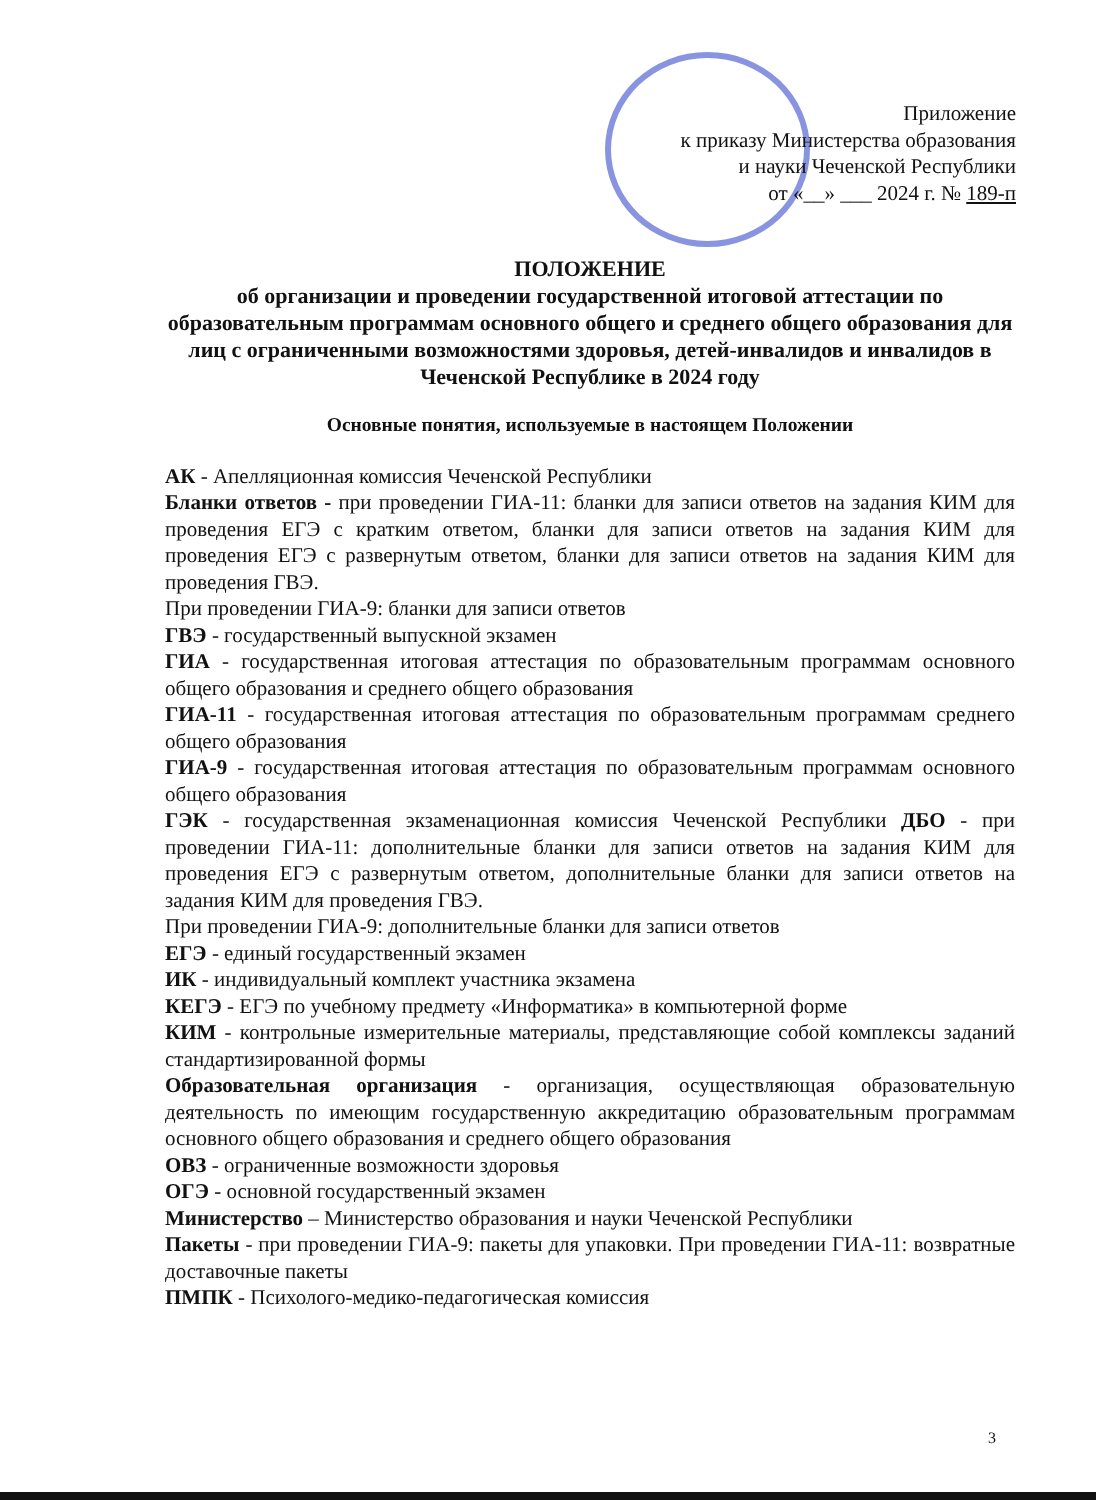Приложение
к приказу Министерства образования
и науки Чеченской Республики
от «__» ___ 2024 г. № 189-п
ПОЛОЖЕНИЕ
об организации и проведении государственной итоговой аттестации по образовательным программам основного общего и среднего общего образования для лиц с ограниченными возможностями здоровья, детей-инвалидов и инвалидов в Чеченской Республике в 2024 году
Основные понятия, используемые в настоящем Положении
АК - Апелляционная комиссия Чеченской Республики
Бланки ответов - при проведении ГИА-11: бланки для записи ответов на задания КИМ для проведения ЕГЭ с кратким ответом, бланки для записи ответов на задания КИМ для проведения ЕГЭ с развернутым ответом, бланки для записи ответов на задания КИМ для проведения ГВЭ.
При проведении ГИА-9: бланки для записи ответов
ГВЭ - государственный выпускной экзамен
ГИА - государственная итоговая аттестация по образовательным программам основного общего образования и среднего общего образования
ГИА-11 - государственная итоговая аттестация по образовательным программам среднего общего образования
ГИА-9 - государственная итоговая аттестация по образовательным программам основного общего образования
ГЭК - государственная экзаменационная комиссия Чеченской Республики ДБО - при проведении ГИА-11: дополнительные бланки для записи ответов на задания КИМ для проведения ЕГЭ с развернутым ответом, дополнительные бланки для записи ответов на задания КИМ для проведения ГВЭ.
При проведении ГИА-9: дополнительные бланки для записи ответов
ЕГЭ - единый государственный экзамен
ИК - индивидуальный комплект участника экзамена
КЕГЭ - ЕГЭ по учебному предмету «Информатика» в компьютерной форме
КИМ - контрольные измерительные материалы, представляющие собой комплексы заданий стандартизированной формы
Образовательная организация - организация, осуществляющая образовательную деятельность по имеющим государственную аккредитацию образовательным программам основного общего образования и среднего общего образования
ОВЗ - ограниченные возможности здоровья
ОГЭ - основной государственный экзамен
Министерство – Министерство образования и науки Чеченской Республики
Пакеты - при проведении ГИА-9: пакеты для упаковки. При проведении ГИА-11: возвратные доставочные пакеты
ПМПК - Психолого-медико-педагогическая комиссия
3